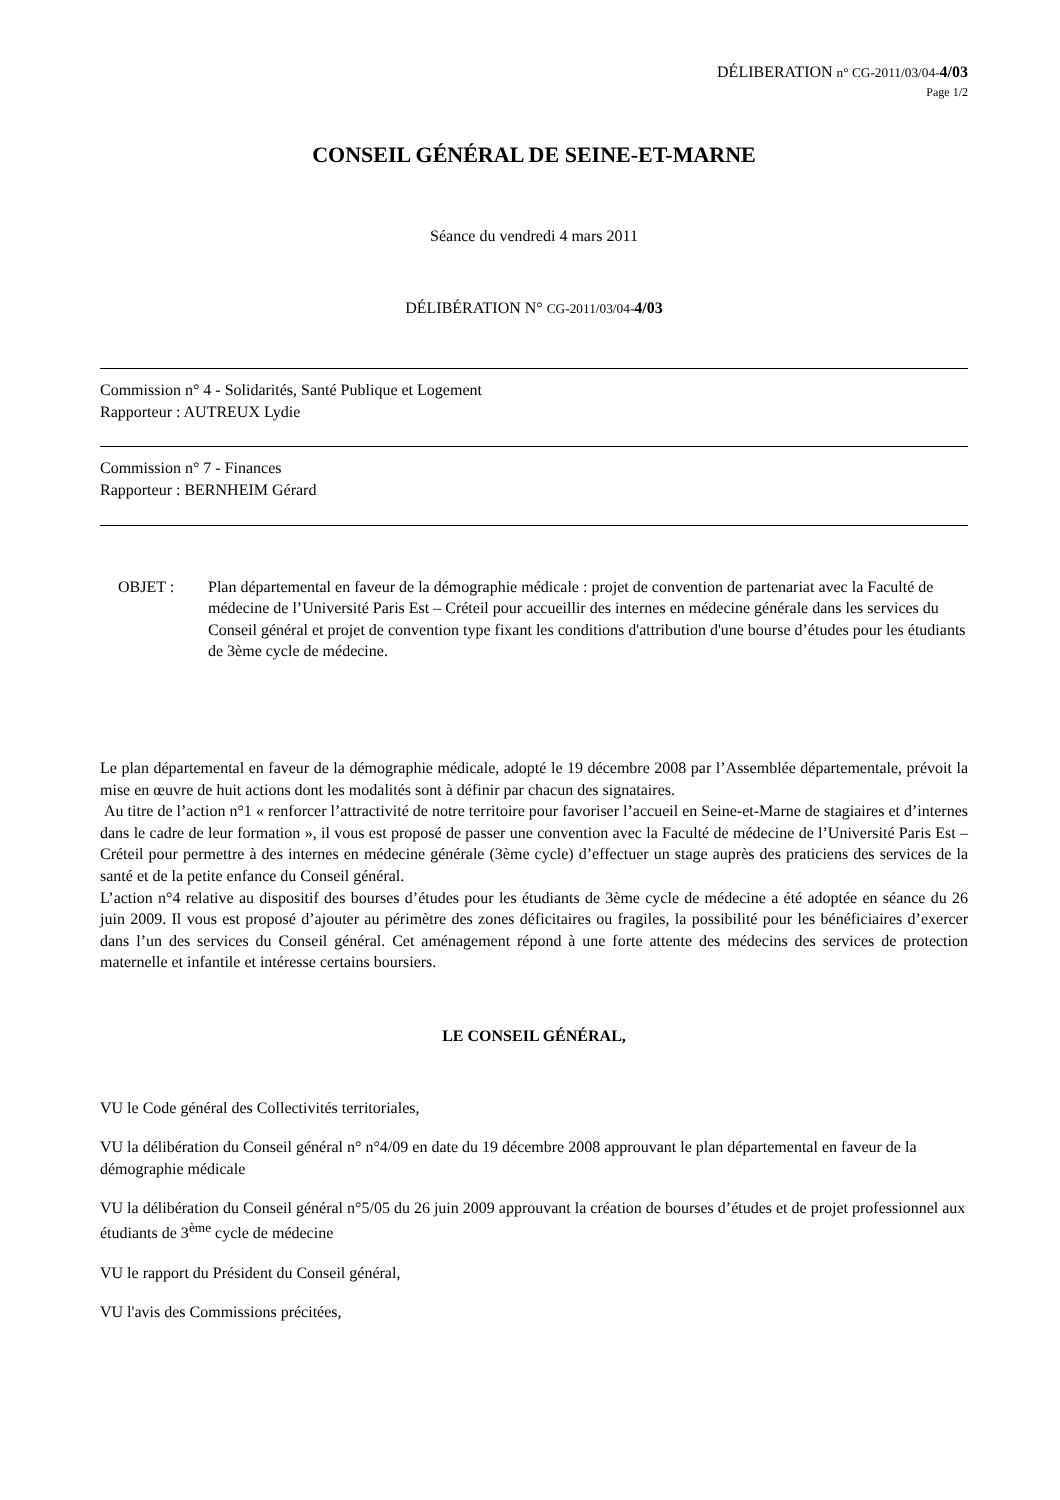DÉLIBERATION n° CG-2011/03/04-4/03
Page 1/2
CONSEIL GÉNÉRAL DE SEINE-ET-MARNE
Séance du vendredi 4 mars 2011
DÉLIBÉRATION N° CG-2011/03/04-4/03
Commission n° 4 - Solidarités, Santé Publique et Logement
Rapporteur : AUTREUX Lydie
Commission n° 7 - Finances
Rapporteur : BERNHEIM Gérard
OBJET : Plan départemental en faveur de la démographie médicale : projet de convention de partenariat avec la Faculté de médecine de l’Université Paris Est – Créteil pour accueillir des internes en médecine générale dans les services du Conseil général et projet de convention type fixant les conditions d'attribution d'une bourse d’études pour les étudiants de 3ème cycle de médecine.
Le plan départemental en faveur de la démographie médicale, adopté le 19 décembre 2008 par l’Assemblée départementale, prévoit la mise en œuvre de huit actions dont les modalités sont à définir par chacun des signataires.
Au titre de l’action n°1 « renforcer l’attractivité de notre territoire pour favoriser l’accueil en Seine-et-Marne de stagiaires et d’internes dans le cadre de leur formation », il vous est proposé de passer une convention avec la Faculté de médecine de l’Université Paris Est – Créteil pour permettre à des internes en médecine générale (3ème cycle) d’effectuer un stage auprès des praticiens des services de la santé et de la petite enfance du Conseil général.
L’action n°4 relative au dispositif des bourses d’études pour les étudiants de 3ème cycle de médecine a été adoptée en séance du 26 juin 2009. Il vous est proposé d’ajouter au périmètre des zones déficitaires ou fragiles, la possibilité pour les bénéficiaires d’exercer dans l’un des services du Conseil général. Cet aménagement répond à une forte attente des médecins des services de protection maternelle et infantile et intéresse certains boursiers.
LE CONSEIL GÉNÉRAL,
VU le Code général des Collectivités territoriales,
VU la délibération du Conseil général n° n°4/09 en date du 19 décembre 2008 approuvant le plan départemental en faveur de la démographie médicale
VU la délibération du Conseil général n°5/05 du 26 juin 2009 approuvant la création de bourses d’études et de projet professionnel aux étudiants de 3<sup>ème</sup> cycle de médecine
VU le rapport du Président du Conseil général,
VU l'avis des Commissions précitées,